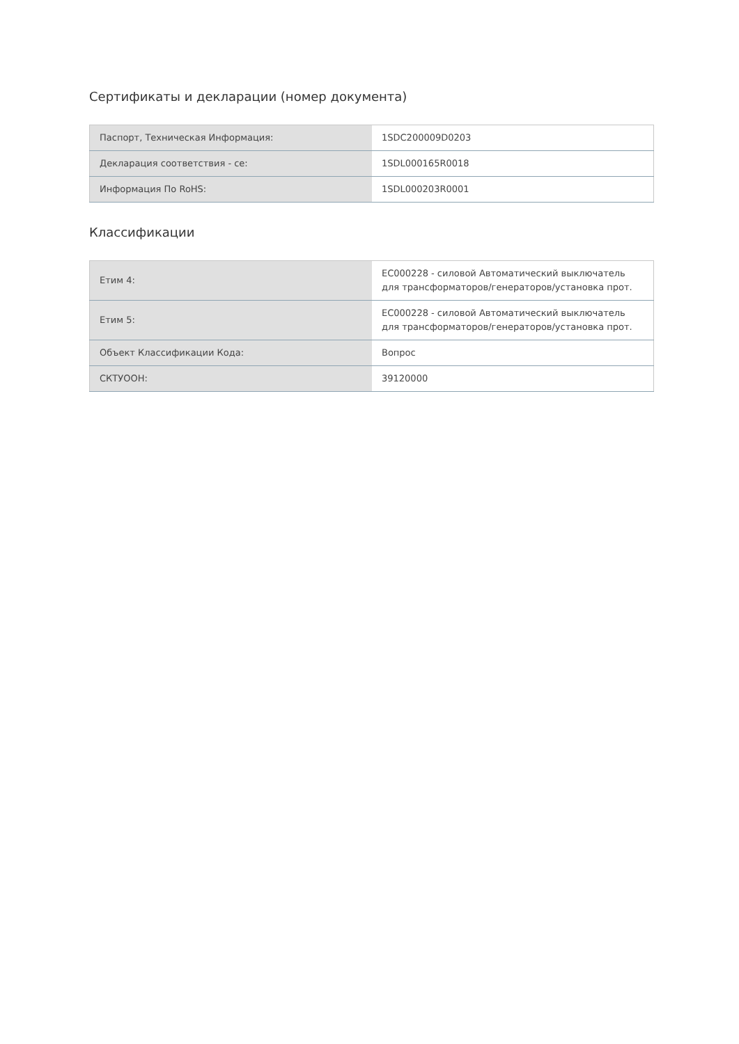Сертификаты и декларации (номер документа)
| Паспорт, Техническая Информация: | 1SDC200009D0203 |
| Декларация соответствия - ce: | 1SDL000165R0018 |
| Информация По RoHS: | 1SDL000203R0001 |
Классификации
| Етим 4: | EC000228 - силовой Автоматический выключатель для трансформаторов/генераторов/установка прот. |
| Етим 5: | EC000228 - силовой Автоматический выключатель для трансформаторов/генераторов/установка прот. |
| Объект Классификации Кода: | Вопрос |
| СКТУООН: | 39120000 |